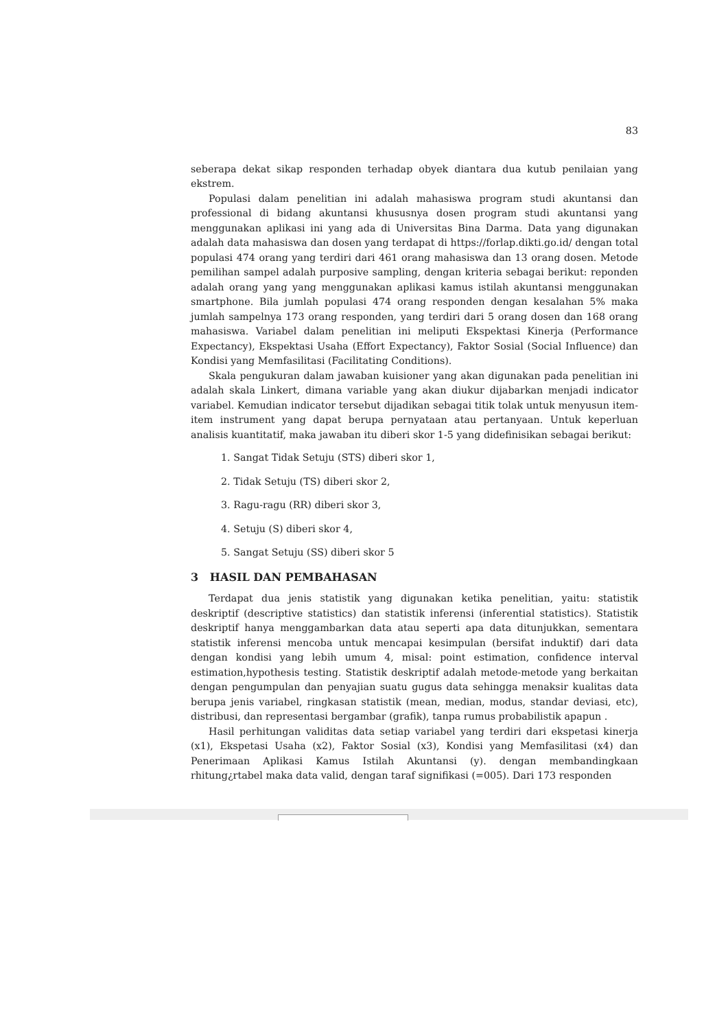83
seberapa dekat sikap responden terhadap obyek diantara dua kutub penilaian yang ekstrem.
Populasi dalam penelitian ini adalah mahasiswa program studi akuntansi dan professional di bidang akuntansi khususnya dosen program studi akuntansi yang menggunakan aplikasi ini yang ada di Universitas Bina Darma. Data yang digunakan adalah data mahasiswa dan dosen yang terdapat di https://forlap.dikti.go.id/ dengan total populasi 474 orang yang terdiri dari 461 orang mahasiswa dan 13 orang dosen. Metode pemilihan sampel adalah purposive sampling, dengan kriteria sebagai berikut: reponden adalah orang yang yang menggunakan aplikasi kamus istilah akuntansi menggunakan smartphone. Bila jumlah populasi 474 orang responden dengan kesalahan 5% maka jumlah sampelnya 173 orang responden, yang terdiri dari 5 orang dosen dan 168 orang mahasiswa. Variabel dalam penelitian ini meliputi Ekspektasi Kinerja (Performance Expectancy), Ekspektasi Usaha (Effort Expectancy), Faktor Sosial (Social Influence) dan Kondisi yang Memfasilitasi (Facilitating Conditions).
Skala pengukuran dalam jawaban kuisioner yang akan digunakan pada penelitian ini adalah skala Linkert, dimana variable yang akan diukur dijabarkan menjadi indicator variabel. Kemudian indicator tersebut dijadikan sebagai titik tolak untuk menyusun item-item instrument yang dapat berupa pernyataan atau pertanyaan. Untuk keperluan analisis kuantitatif, maka jawaban itu diberi skor 1-5 yang didefinisikan sebagai berikut:
1. Sangat Tidak Setuju (STS) diberi skor 1,
2. Tidak Setuju (TS) diberi skor 2,
3. Ragu-ragu (RR) diberi skor 3,
4. Setuju (S) diberi skor 4,
5. Sangat Setuju (SS) diberi skor 5
3 HASIL DAN PEMBAHASAN
Terdapat dua jenis statistik yang digunakan ketika penelitian, yaitu: statistik deskriptif (descriptive statistics) dan statistik inferensi (inferential statistics). Statistik deskriptif hanya menggambarkan data atau seperti apa data ditunjukkan, sementara statistik inferensi mencoba untuk mencapai kesimpulan (bersifat induktif) dari data dengan kondisi yang lebih umum 4, misal: point estimation, confidence interval estimation,hypothesis testing. Statistik deskriptif adalah metode-metode yang berkaitan dengan pengumpulan dan penyajian suatu gugus data sehingga menaksir kualitas data berupa jenis variabel, ringkasan statistik (mean, median, modus, standar deviasi, etc), distribusi, dan representasi bergambar (grafik), tanpa rumus probabilistik apapun .
Hasil perhitungan validitas data setiap variabel yang terdiri dari ekspetasi kinerja (x1), Ekspetasi Usaha (x2), Faktor Sosial (x3), Kondisi yang Memfasilitasi (x4) dan Penerimaan Aplikasi Kamus Istilah Akuntansi (y). dengan membandingkaan rhitung¿rtabel maka data valid, dengan taraf signifikasi (=005). Dari 173 responden